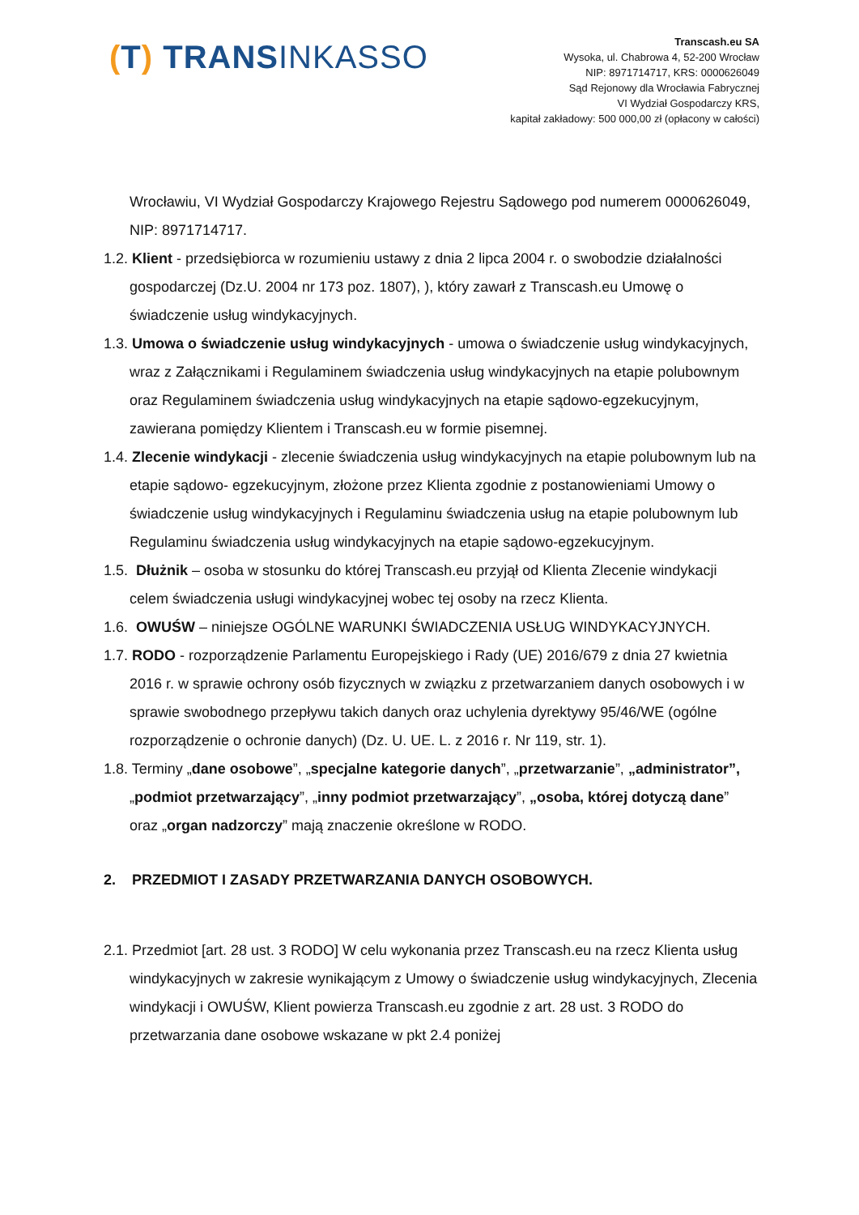(T) TRANSINKASSO
Transcash.eu SA
Wysoka, ul. Chabrowa 4, 52-200 Wrocław
NIP: 8971714717, KRS: 0000626049
Sąd Rejonowy dla Wrocławia Fabrycznej
VI Wydział Gospodarczy KRS,
kapitał zakładowy: 500 000,00 zł (opłacony w całości)
Wrocławiu, VI Wydział Gospodarczy Krajowego Rejestru Sądowego pod numerem 0000626049, NIP: 8971714717.
1.2. Klient - przedsiębiorca w rozumieniu ustawy z dnia 2 lipca 2004 r. o swobodzie działalności gospodarczej (Dz.U. 2004 nr 173 poz. 1807), ), który zawarł z Transcash.eu Umowę o świadczenie usług windykacyjnych.
1.3. Umowa o świadczenie usług windykacyjnych - umowa o świadczenie usług windykacyjnych, wraz z Załącznikami i Regulaminem świadczenia usług windykacyjnych na etapie polubownym oraz Regulaminem świadczenia usług windykacyjnych na etapie sądowo-egzekucyjnym, zawierana pomiędzy Klientem i Transcash.eu w formie pisemnej.
1.4. Zlecenie windykacji - zlecenie świadczenia usług windykacyjnych na etapie polubownym lub na etapie sądowo- egzekucyjnym, złożone przez Klienta zgodnie z postanowieniami Umowy o świadczenie usług windykacyjnych i Regulaminu świadczenia usług na etapie polubownym lub Regulaminu świadczenia usług windykacyjnych na etapie sądowo-egzekucyjnym.
1.5. Dłużnik – osoba w stosunku do której Transcash.eu przyjął od Klienta Zlecenie windykacji celem świadczenia usługi windykacyjnej wobec tej osoby na rzecz Klienta.
1.6. OWUŚW – niniejsze OGÓLNE WARUNKI ŚWIADCZENIA USŁUG WINDYKACYJNYCH.
1.7. RODO - rozporządzenie Parlamentu Europejskiego i Rady (UE) 2016/679 z dnia 27 kwietnia 2016 r. w sprawie ochrony osób fizycznych w związku z przetwarzaniem danych osobowych i w sprawie swobodnego przepływu takich danych oraz uchylenia dyrektywy 95/46/WE (ogólne rozporządzenie o ochronie danych) (Dz. U. UE. L. z 2016 r. Nr 119, str. 1).
1.8. Terminy „dane osobowe”, „specjalne kategorie danych”, „przetwarzanie”, „administrator”, „podmiot przetwarzający”, „inny podmiot przetwarzający”, „osoba, której dotyczą dane” oraz „organ nadzorczy” mają znaczenie określone w RODO.
2. PRZEDMIOT I ZASADY PRZETWARZANIA DANYCH OSOBOWYCH.
2.1. Przedmiot [art. 28 ust. 3 RODO] W celu wykonania przez Transcash.eu na rzecz Klienta usług windykacyjnych w zakresie wynikającym z Umowy o świadczenie usług windykacyjnych, Zlecenia windykacji i OWUŚW, Klient powierza Transcash.eu zgodnie z art. 28 ust. 3 RODO do przetwarzania dane osobowe wskazane w pkt 2.4 poniżej